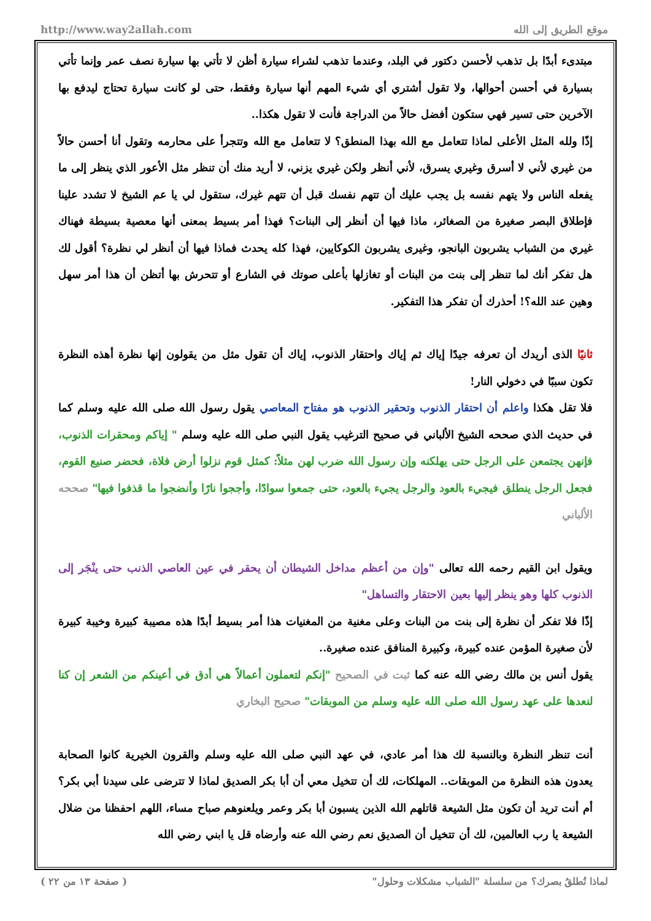http://www.way2allah.com موقع الطريق إلى الله
مبتدىء أبدًا بل تذهب لأحسن دكتور في البلد، وعندما تذهب لشراء سيارة أظن لا تأتي بها سيارة نصف عمر وإنما تأتي بسيارة في أحسن أحوالها، ولا تقول أشتري أي شيء المهم أنها سيارة وفقط، حتى لو كانت سيارة تحتاج ليدفع بها الآخرين حتى تسير فهي ستكون أفضل حالاً من الدراجة فأنت لا تقول هكذا..
إذًا ولله المثل الأعلى لماذا تتعامل مع الله بهذا المنطق؟ لا تتعامل مع الله وتتجرأ على محارمه وتقول أنا أحسن حالاً من غيري لأني لا أسرق وغيري يسرق، لأني أنظر ولكن غيري يزني، لا أريد منك أن تنظر مثل الأعور الذي ينظر إلى ما يفعله الناس ولا يتهم نفسه بل يجب عليك أن تتهم نفسك قبل أن تتهم غيرك، ستقول لي يا عم الشيخ لا تشدد علينا فإطلاق البصر صغيرة من الصغائر، ماذا فيها أن أنظر إلى البنات؟ فهذا أمر بسيط بمعنى أنها معصية بسيطة فهناك غيري من الشباب يشربون البانجو، وغيرى يشربون الكوكايين، فهذا كله يحدث فماذا فيها أن أنظر لي نظرة؟ أقول لك هل تفكر أنك لما تنظر إلى بنت من البنات أو تغازلها بأعلى صوتك في الشارع أو تتحرش بها أتظن أن هذا أمر سهل وهين عند الله؟! أحذرك أن تفكر هذا التفكير.
ثانيًا الذى أريدك أن تعرفه جيدًا إياك ثم إياك واحتقار الذنوب، إياك أن تقول مثل من يقولون إنها نظرة أهذه النظرة تكون سببًا في دخولي النار!
فلا تقل هكذا واعلم أن احتقار الذنوب وتحقير الذنوب هو مفتاح المعاصي يقول رسول الله صلى الله عليه وسلم كما في حديث الذي صححه الشيخ الألباني في صحيح الترغيب يقول النبي صلى الله عليه وسلم " إياكم ومحقرات الذنوب، فإنهن يجتمعن على الرجل حتى يهلكنه وإن رسول الله ضرب لهن مثلاً: كمثل قوم نزلوا أرض فلاة، فحضر صنيع القوم، فجعل الرجل ينطلق فيجيء بالعود والرجل يجيء بالعود، حتى جمعوا سوادًا، وأججوا نارًا وأنضجوا ما قذفوا فيها" صححه الألباني
ويقول ابن القيم رحمه الله تعالى "وإن من أعظم مداخل الشيطان أن يحقر في عين العاصي الذنب حتى ينْجَر إلى الذنوب كلها وهو ينظر إليها بعين الاحتقار والتساهل"
إذًا فلا تفكر أن نظرة إلى بنت من البنات وعلى مغنية من المغنيات هذا أمر بسيط أبدًا هذه مصيبة كبيرة وخيبة كبيرة لأن صغيرة المؤمن عنده كبيرة، وكبيرة المنافق عنده صغيرة..
يقول أنس بن مالك رضي الله عنه كما ثبت في الصحيح "إنكم لتعملون أعمالاً هي أدق في أعينكم من الشعر إن كنا لنعدها على عهد رسول الله صلى الله عليه وسلم من الموبقات" صحيح البخاري
أنت تنظر النظرة وبالنسبة لك هذا أمر عادي، في عهد النبي صلى الله عليه وسلم والقرون الخيرية كانوا الصحابة يعدون هذه النظرة من الموبقات.. المهلكات، لك أن تتخيل معي أن أبا بكر الصديق لماذا لا تترضى على سيدنا أبي بكر؟ أم أنت تريد أن تكون مثل الشيعة قاتلهم الله الذين يسبون أبا بكر وعمر ويلعنوهم صباح مساء، اللهم احفظنا من ضلال الشيعة يا رب العالمين، لك أن تتخيل أن الصديق نعم رضي الله عنه وأرضاه قل يا ابني رضي الله
( صفحة ١٣ من ٢٢ ) لماذا تُطلقُ بصرك؟ من سلسلة "الشباب مشكلات وحلول"